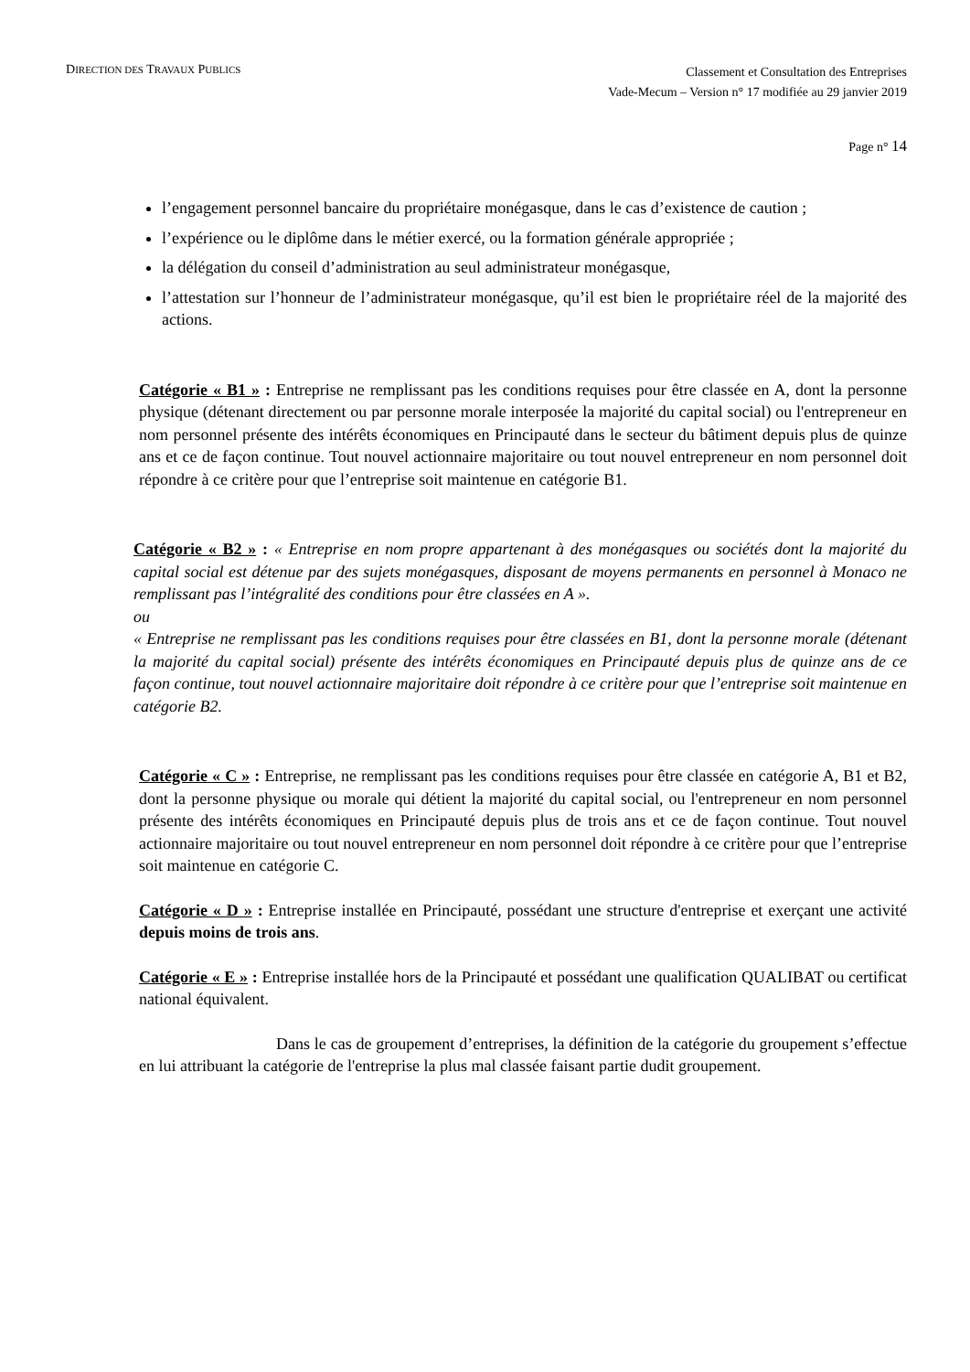DIRECTION DES TRAVAUX PUBLICS
Classement et Consultation des Entreprises
Vade-Mecum – Version n° 17 modifiée au 29 janvier 2019
Page n° 14
l’engagement personnel bancaire du propriétaire monégasque, dans le cas d’existence de caution ;
l’expérience ou le diplôme dans le métier exercé, ou la formation générale appropriée ;
la délégation du conseil d’administration au seul administrateur monégasque,
l’attestation sur l’honneur de l’administrateur monégasque, qu’il est bien le propriétaire réel de la majorité des actions.
Catégorie « B1 » : Entreprise ne remplissant pas les conditions requises pour être classée en A, dont la personne physique (détenant directement ou par personne morale interposée la majorité du capital social) ou l'entrepreneur en nom personnel présente des intérêts économiques en Principauté dans le secteur du bâtiment depuis plus de quinze ans et ce de façon continue. Tout nouvel actionnaire majoritaire ou tout nouvel entrepreneur en nom personnel doit répondre à ce critère pour que l’entreprise soit maintenue en catégorie B1.
Catégorie « B2 » : « Entreprise en nom propre appartenant à des monégasques ou sociétés dont la majorité du capital social est détenue par des sujets monégasques, disposant de moyens permanents en personnel à Monaco ne remplissant pas l’intégralité des conditions pour être classées en A ».
ou
« Entreprise ne remplissant pas les conditions requises pour être classées en B1, dont la personne morale (détenant la majorité du capital social) présente des intérêts économiques en Principauté depuis plus de quinze ans de ce façon continue, tout nouvel actionnaire majoritaire doit répondre à ce critère pour que l’entreprise soit maintenue en catégorie B2.
Catégorie « C » : Entreprise, ne remplissant pas les conditions requises pour être classée en catégorie A, B1 et B2, dont la personne physique ou morale qui détient la majorité du capital social, ou l'entrepreneur en nom personnel présente des intérêts économiques en Principauté depuis plus de trois ans et ce de façon continue. Tout nouvel actionnaire majoritaire ou tout nouvel entrepreneur en nom personnel doit répondre à ce critère pour que l’entreprise soit maintenue en catégorie C.
Catégorie « D » : Entreprise installée en Principauté, possédant une structure d'entreprise et exerçant une activité depuis moins de trois ans.
Catégorie « E » : Entreprise installée hors de la Principauté et possédant une qualification QUALIBAT ou certificat national équivalent.
Dans le cas de groupement d’entreprises, la définition de la catégorie du groupement s’effectue en lui attribuant la catégorie de l'entreprise la plus mal classée faisant partie dudit groupement.